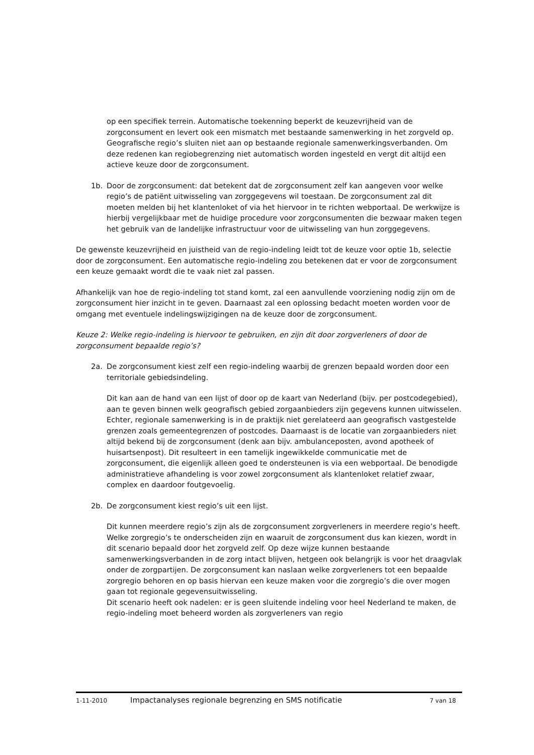op een specifiek terrein. Automatische toekenning beperkt de keuzevrijheid van de zorgconsument en levert ook een mismatch met bestaande samenwerking in het zorgveld op. Geografische regio’s sluiten niet aan op bestaande regionale samenwerkingsverbanden. Om deze redenen kan regiobegrenzing niet automatisch worden ingesteld en vergt dit altijd een actieve keuze door de zorgconsument.
1b. Door de zorgconsument: dat betekent dat de zorgconsument zelf kan aangeven voor welke regio’s de patiënt uitwisseling van zorggegevens wil toestaan. De zorgconsument zal dit moeten melden bij het klantenloket of via het hiervoor in te richten webportaal. De werkwijze is hierbij vergelijkbaar met de huidige procedure voor zorgconsumenten die bezwaar maken tegen het gebruik van de landelijke infrastructuur voor de uitwisseling van hun zorggegevens.
De gewenste keuzevrijheid en juistheid van de regio-indeling leidt tot de keuze voor optie 1b, selectie door de zorgconsument. Een automatische regio-indeling zou betekenen dat er voor de zorgconsument een keuze gemaakt wordt die te vaak niet zal passen.
Afhankelijk van hoe de regio-indeling tot stand komt, zal een aanvullende voorziening nodig zijn om de zorgconsument hier inzicht in te geven. Daarnaast zal een oplossing bedacht moeten worden voor de omgang met eventuele indelingswijzigingen na de keuze door de zorgconsument.
Keuze 2: Welke regio-indeling is hiervoor te gebruiken, en zijn dit door zorgverleners of door de zorgconsument bepaalde regio’s?
2a. De zorgconsument kiest zelf een regio-indeling waarbij de grenzen bepaald worden door een territoriale gebiedsindeling.
Dit kan aan de hand van een lijst of door op de kaart van Nederland (bijv. per postcodegebied), aan te geven binnen welk geografisch gebied zorgaanbieders zijn gegevens kunnen uitwisselen. Echter, regionale samenwerking is in de praktijk niet gerelateerd aan geografisch vastgestelde grenzen zoals gemeentegrenzen of postcodes. Daarnaast is de locatie van zorgaanbieders niet altijd bekend bij de zorgconsument (denk aan bijv. ambulanceposten, avond apotheek of huisartsenpost). Dit resulteert in een tamelijk ingewikkelde communicatie met de zorgconsument, die eigenlijk alleen goed te ondersteunen is via een webportaal. De benodigde administratieve afhandeling is voor zowel zorgconsument als klantenloket relatief zwaar, complex en daardoor foutgevoelig.
2b. De zorgconsument kiest regio’s uit een lijst.
Dit kunnen meerdere regio’s zijn als de zorgconsument zorgverleners in meerdere regio’s heeft. Welke zorgregio’s te onderscheiden zijn en waaruit de zorgconsument dus kan kiezen, wordt in dit scenario bepaald door het zorgveld zelf. Op deze wijze kunnen bestaande samenwerkingsverbanden in de zorg intact blijven, hetgeen ook belangrijk is voor het draagvlak onder de zorgpartijen. De zorgconsument kan naslaan welke zorgverleners tot een bepaalde zorgregio behoren en op basis hiervan een keuze maken voor die zorgregio’s die over mogen gaan tot regionale gegevensuitwisseling.
Dit scenario heeft ook nadelen: er is geen sluitende indeling voor heel Nederland te maken, de regio-indeling moet beheerd worden als zorgverleners van regio
1-11-2010 Impactanalyses regionale begrenzing en SMS notificatie 7 van 18